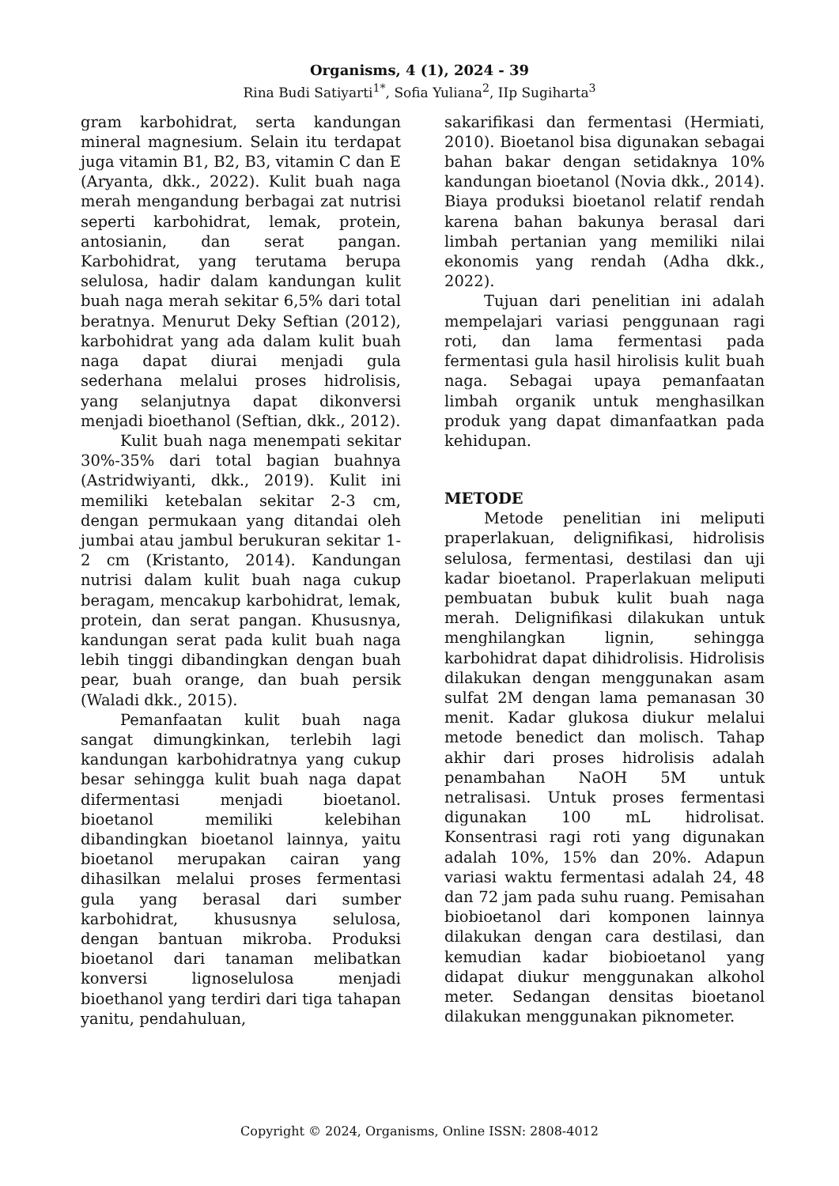Organisms, 4 (1), 2024 - 39
Rina Budi Satiyarti<sup>1*</sup>, Sofia Yuliana<sup>2</sup>, IIp Sugiharta<sup>3</sup>
gram karbohidrat, serta kandungan mineral magnesium. Selain itu terdapat juga vitamin B1, B2, B3, vitamin C dan E (Aryanta, dkk., 2022). Kulit buah naga merah mengandung berbagai zat nutrisi seperti karbohidrat, lemak, protein, antosianin, dan serat pangan. Karbohidrat, yang terutama berupa selulosa, hadir dalam kandungan kulit buah naga merah sekitar 6,5% dari total beratnya. Menurut Deky Seftian (2012), karbohidrat yang ada dalam kulit buah naga dapat diurai menjadi gula sederhana melalui proses hidrolisis, yang selanjutnya dapat dikonversi menjadi bioethanol (Seftian, dkk., 2012).
Kulit buah naga menempati sekitar 30%-35% dari total bagian buahnya (Astridwiyanti, dkk., 2019). Kulit ini memiliki ketebalan sekitar 2-3 cm, dengan permukaan yang ditandai oleh jumbai atau jambul berukuran sekitar 1-2 cm (Kristanto, 2014). Kandungan nutrisi dalam kulit buah naga cukup beragam, mencakup karbohidrat, lemak, protein, dan serat pangan. Khususnya, kandungan serat pada kulit buah naga lebih tinggi dibandingkan dengan buah pear, buah orange, dan buah persik (Waladi dkk., 2015).
Pemanfaatan kulit buah naga sangat dimungkinkan, terlebih lagi kandungan karbohidratnya yang cukup besar sehingga kulit buah naga dapat difermentasi menjadi bioetanol. bioetanol memiliki kelebihan dibandingkan bioetanol lainnya, yaitu bioetanol merupakan cairan yang dihasilkan melalui proses fermentasi gula yang berasal dari sumber karbohidrat, khususnya selulosa, dengan bantuan mikroba. Produksi bioetanol dari tanaman melibatkan konversi lignoselulosa menjadi bioethanol yang terdiri dari tiga tahapan yanitu, pendahuluan,
sakarifikasi dan fermentasi (Hermiati, 2010). Bioetanol bisa digunakan sebagai bahan bakar dengan setidaknya 10% kandungan bioetanol (Novia dkk., 2014). Biaya produksi bioetanol relatif rendah karena bahan bakunya berasal dari limbah pertanian yang memiliki nilai ekonomis yang rendah (Adha dkk., 2022).
Tujuan dari penelitian ini adalah mempelajari variasi penggunaan ragi roti, dan lama fermentasi pada fermentasi gula hasil hirolisis kulit buah naga. Sebagai upaya pemanfaatan limbah organik untuk menghasilkan produk yang dapat dimanfaatkan pada kehidupan.
METODE
Metode penelitian ini meliputi praperlakuan, delignifikasi, hidrolisis selulosa, fermentasi, destilasi dan uji kadar bioetanol. Praperlakuan meliputi pembuatan bubuk kulit buah naga merah. Delignifikasi dilakukan untuk menghilangkan lignin, sehingga karbohidrat dapat dihidrolisis. Hidrolisis dilakukan dengan menggunakan asam sulfat 2M dengan lama pemanasan 30 menit. Kadar glukosa diukur melalui metode benedict dan molisch. Tahap akhir dari proses hidrolisis adalah penambahan NaOH 5M untuk netralisasi. Untuk proses fermentasi digunakan 100 mL hidrolisat. Konsentrasi ragi roti yang digunakan adalah 10%, 15% dan 20%. Adapun variasi waktu fermentasi adalah 24, 48 dan 72 jam pada suhu ruang. Pemisahan biobioetanol dari komponen lainnya dilakukan dengan cara destilasi, dan kemudian kadar biobioetanol yang didapat diukur menggunakan alkohol meter. Sedangan densitas bioetanol dilakukan menggunakan piknometer.
Copyright © 2024, Organisms, Online ISSN: 2808-4012